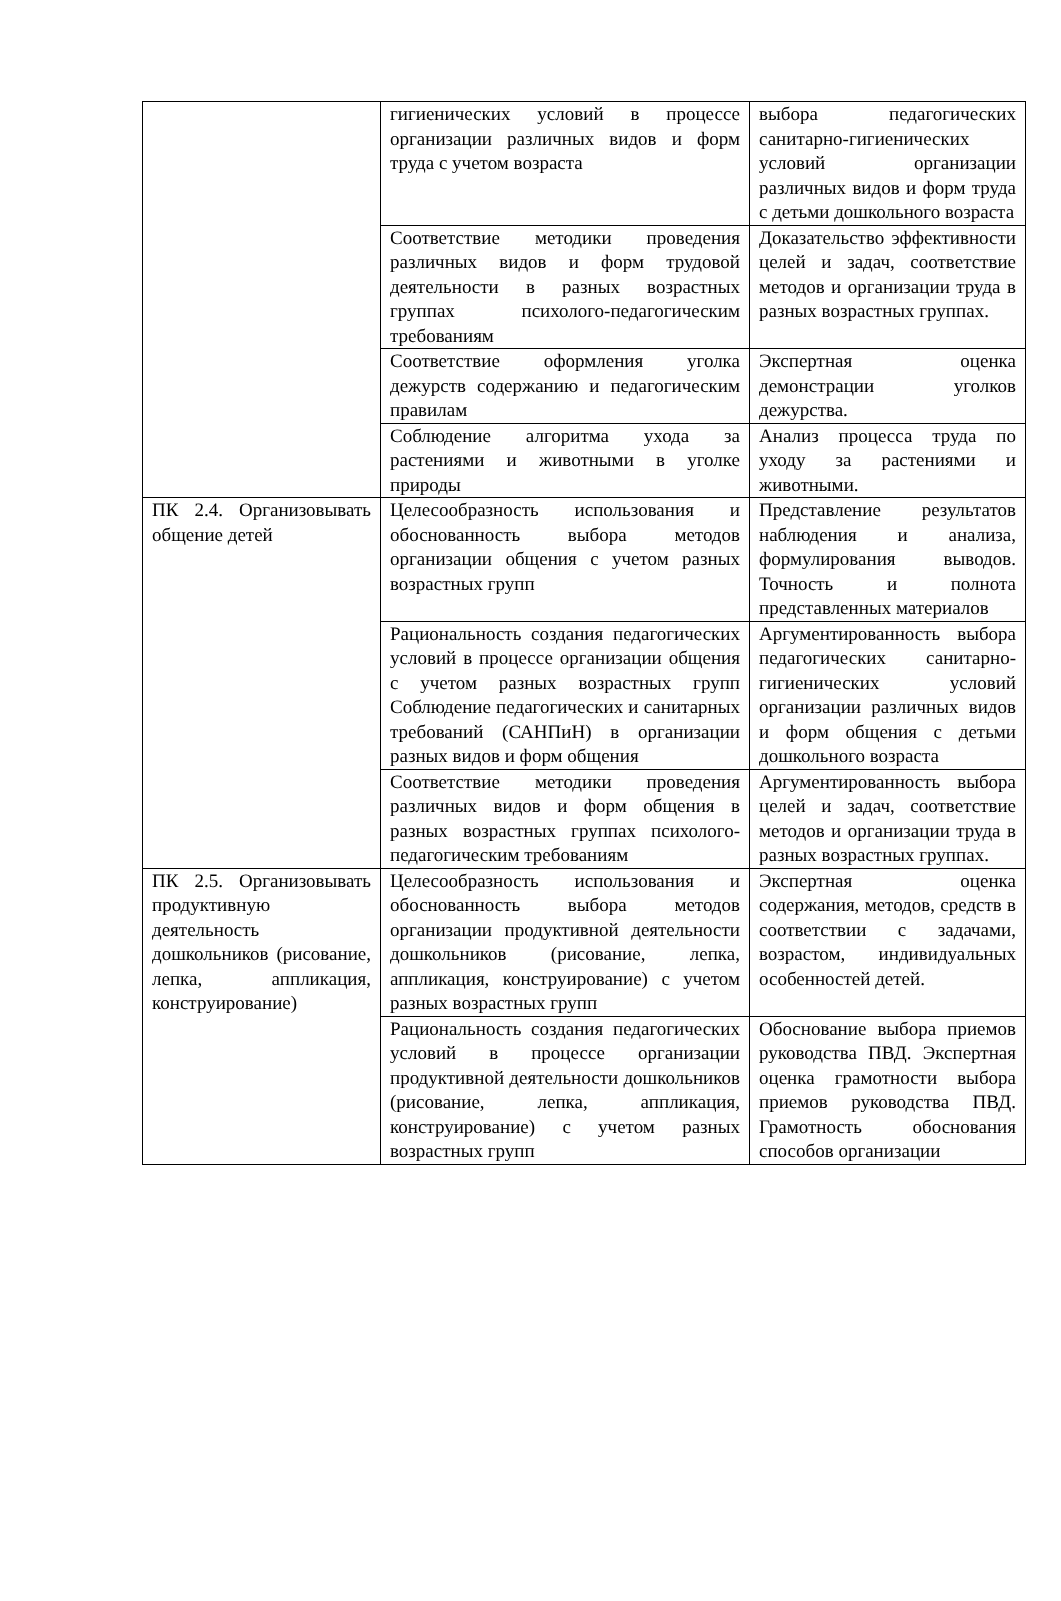| | гигиенических условий в процессе организации различных видов и форм труда с учетом возраста | выбора педагогических санитарно-гигиенических условий организации различных видов и форм труда с детьми дошкольного возраста |
| | Соответствие методики проведения различных видов и форм трудовой деятельности в разных возрастных группах психолого-педагогическим требованиям | Доказательство эффективности целей и задач, соответствие методов и организации труда в разных возрастных группах. |
| | Соответствие оформления уголка дежурств содержанию и педагогическим правилам | Экспертная оценка демонстрации уголков дежурства. |
| | Соблюдение алгоритма ухода за растениями и животными в уголке природы | Анализ процесса труда по уходу за растениями и животными. |
| ПК 2.4. Организовывать общение детей | Целесообразность использования и обоснованность выбора методов организации общения с учетом разных возрастных групп | Представление результатов наблюдения и анализа, формулирования выводов. Точность и полнота представленных материалов |
| | Рациональность создания педагогических условий в процессе организации общения с учетом разных возрастных групп Соблюдение педагогических и санитарных требований (САНПиН) в организации разных видов и форм общения | Аргументированность выбора педагогических санитарно-гигиенических условий организации различных видов и форм общения с детьми дошкольного возраста |
| | Соответствие методики проведения различных видов и форм общения в разных возрастных группах психолого-педагогическим требованиям | Аргументированность выбора целей и задач, соответствие методов и организации труда в разных возрастных группах. |
| ПК 2.5. Организовывать продуктивную деятельность дошкольников (рисование, лепка, аппликация, конструирование) | Целесообразность использования и обоснованность выбора методов организации продуктивной деятельности дошкольников (рисование, лепка, аппликация, конструирование) с учетом разных возрастных групп | Экспертная оценка содержания, методов, средств в соответствии с задачами, возрастом, индивидуальных особенностей детей. |
| | Рациональность создания педагогических условий в процессе организации продуктивной деятельности дошкольников (рисование, лепка, аппликация, конструирование) с учетом разных возрастных групп | Обоснование выбора приемов руководства ПВД. Экспертная оценка грамотности выбора приемов руководства ПВД. Грамотность обоснования способов организации |